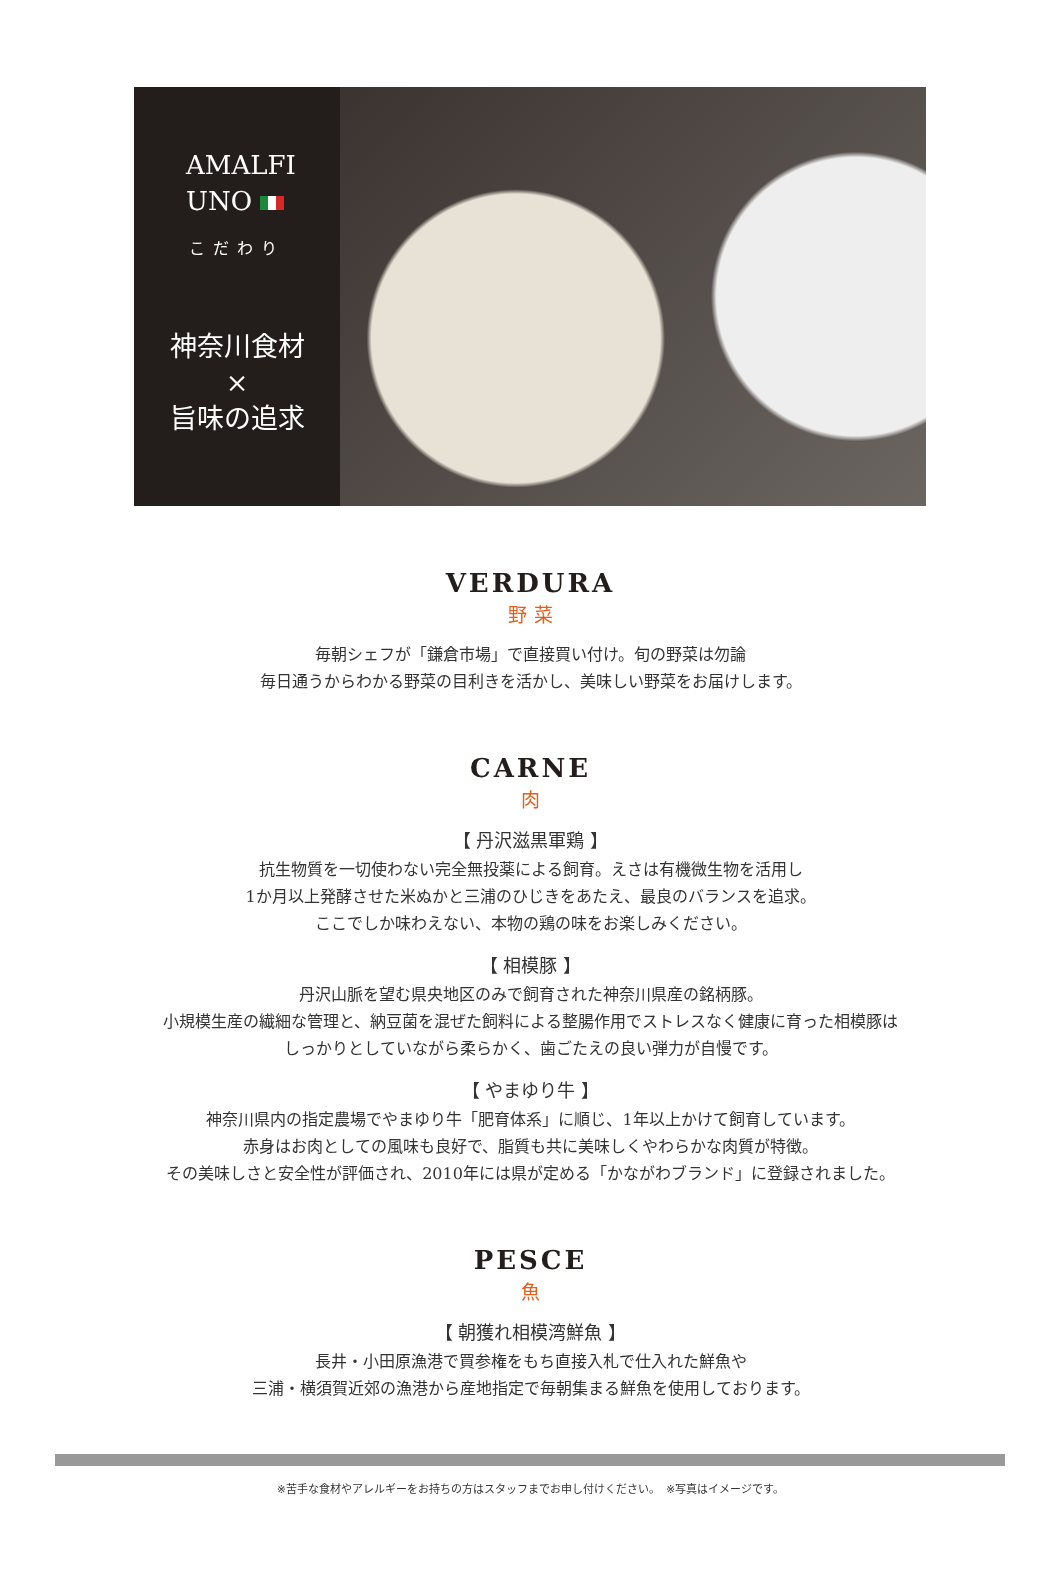AMALFI
UNO
こだわり
神奈川食材
×
旨味の追求
VERDURA
野 菜
毎朝シェフが「鎌倉市場」で直接買い付け。旬の野菜は勿論
毎日通うからわかる野菜の目利きを活かし、美味しい野菜をお届けします。
CARNE
肉
【 丹沢滋黒軍鶏 】
抗生物質を一切使わない完全無投薬による飼育。えさは有機微生物を活用し
1か月以上発酵させた米ぬかと三浦のひじきをあたえ、最良のバランスを追求。
ここでしか味わえない、本物の鶏の味をお楽しみください。
【 相模豚 】
丹沢山脈を望む県央地区のみで飼育された神奈川県産の銘柄豚。
小規模生産の繊細な管理と、納豆菌を混ぜた飼料による整腸作用でストレスなく健康に育った相模豚は
しっかりとしていながら柔らかく、歯ごたえの良い弾力が自慢です。
【 やまゆり牛 】
神奈川県内の指定農場でやまゆり牛「肥育体系」に順じ、1年以上かけて飼育しています。
赤身はお肉としての風味も良好で、脂質も共に美味しくやわらかな肉質が特徴。
その美味しさと安全性が評価され、2010年には県が定める「かながわブランド」に登録されました。
PESCE
魚
【 朝獲れ相模湾鮮魚 】
長井・小田原漁港で買参権をもち直接入札で仕入れた鮮魚や
三浦・横須賀近郊の漁港から産地指定で毎朝集まる鮮魚を使用しております。
※苦手な食材やアレルギーをお持ちの方はスタッフまでお申し付けください。　※写真はイメージです。